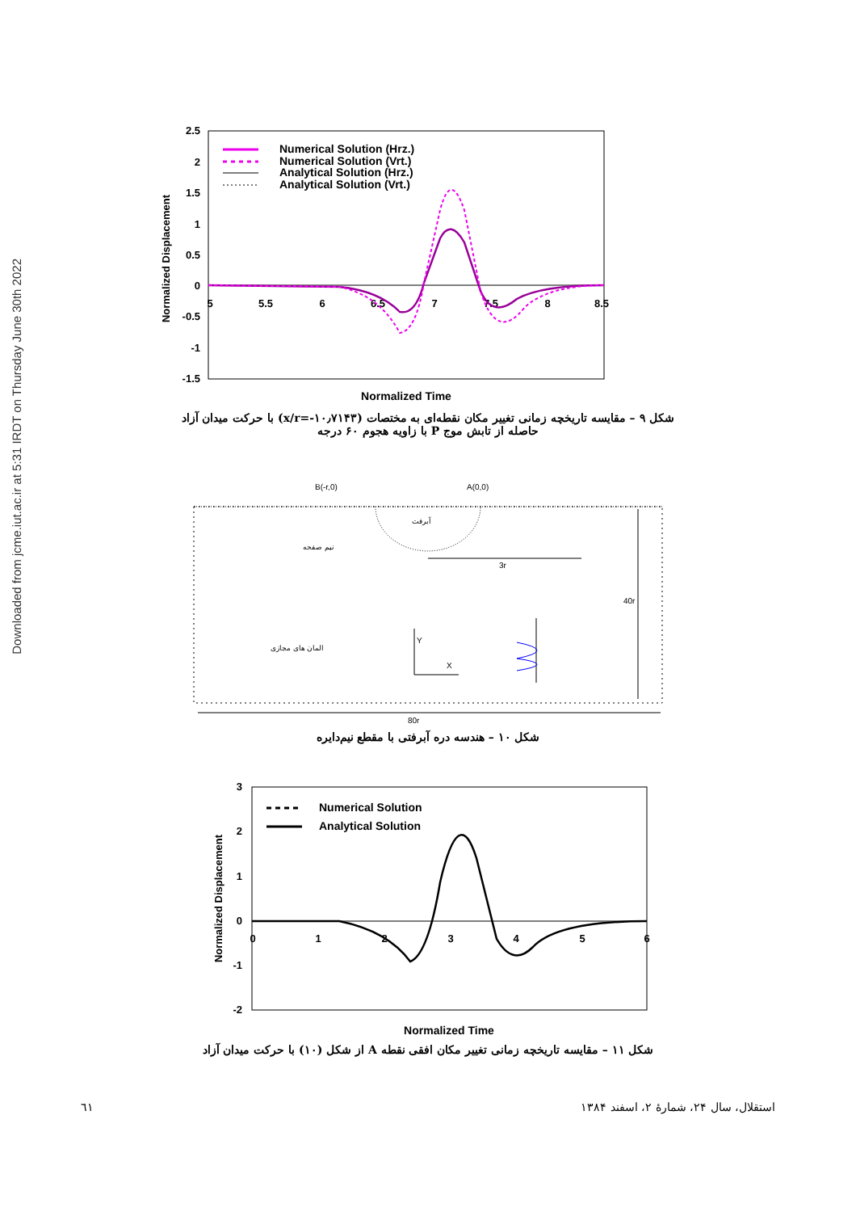Downloaded from jcme.iut.ac.ir at 5:31 IRDT on Thursday June 30th 2022
2.5
2
1.5
1
0.5
0
-0.5
-1
-1.5
5
5.5
6
6.5
7
7.5
8
8.5
Normalized Displacement
Numerical Solution (Hrz.)
Numerical Solution (Vrt.)
Analytical Solution (Hrz.)
Analytical Solution (Vrt.)
Normalized Time
شکل ۹ – مقایسه تاریخچه زمانی تغییر مکان نقطه‌ای به مختصات (x/r=-۱۰٫۷۱۴۳) با حرکت میدان آزاد
حاصله از تابش موج P با زاویه هجوم ۶۰ درجه
B(-r,0)
A(0,0)
3r
40r
80r
Y
X
آبرفت
نیم صفحه
المان های مجازی
شکل ۱۰ – هندسه دره آبرفتی با مقطع نیم‌دایره
3
2
1
0
-1
-2
0
1
2
3
4
5
6
Normalized Displacement
Numerical Solution
Analytical Solution
Normalized Time
شکل ۱۱ – مقایسه تاریخچه زمانی تغییر مکان افقی نقطه A از شکل (۱۰) با حرکت میدان آزاد
٦١ استقلال، سال ۲۴، شمارهٔ ۲، اسفند ۱۳۸۴